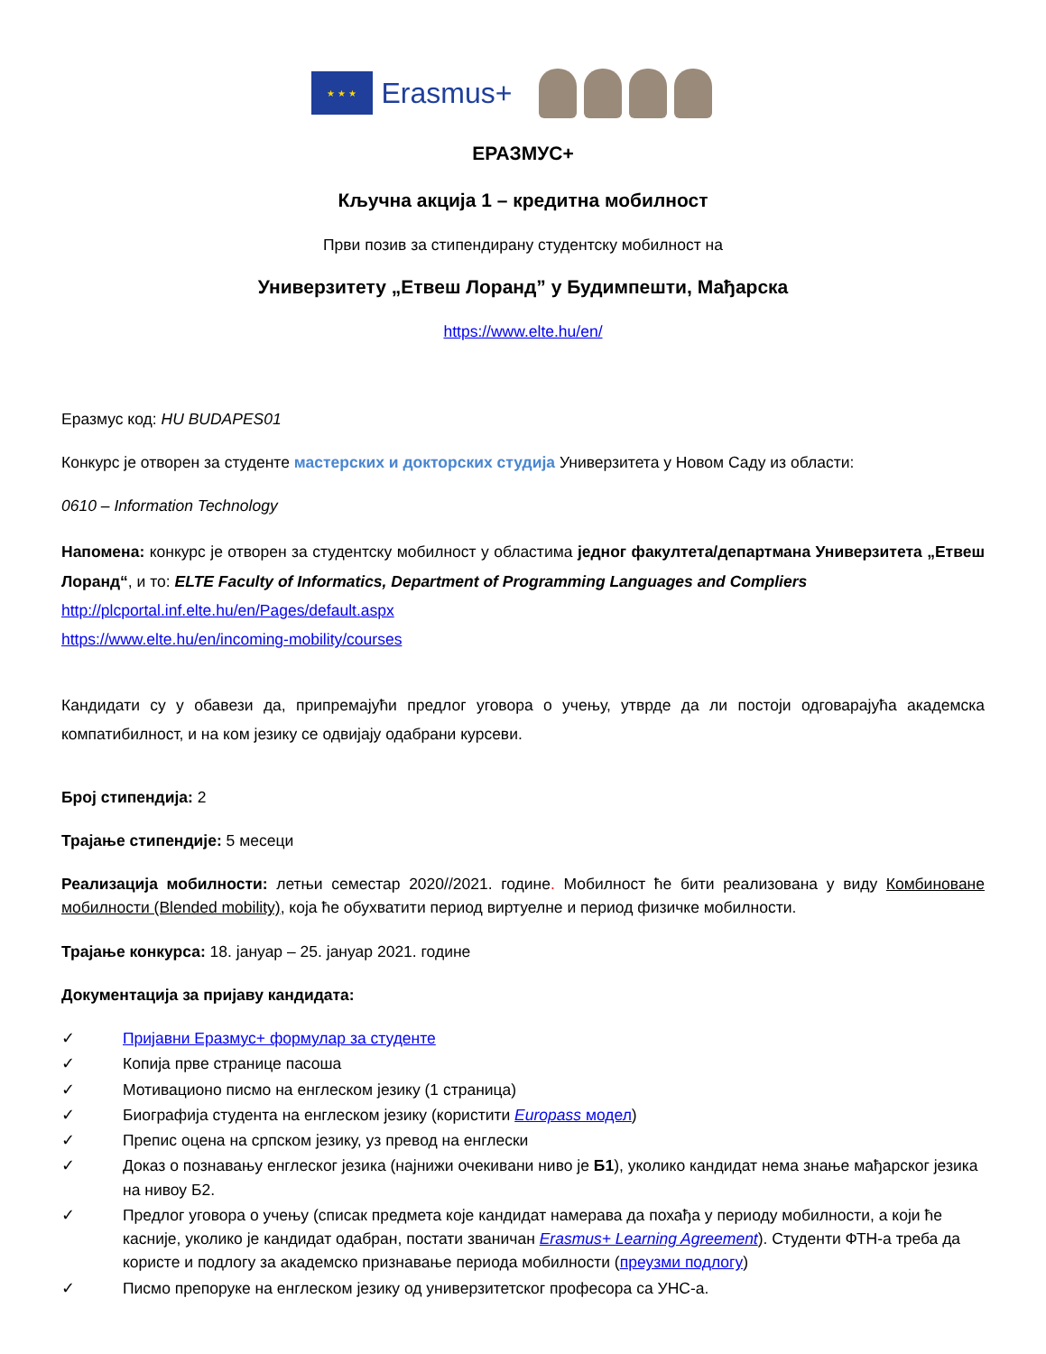★ ★ ★
Erasmus+
ЕРАЗМУС+
Кључна акција 1 – кредитна мобилност
Први позив за стипендирану студентску мобилност на
Универзитету „Етвеш Лоранд” у Будимпешти, Мађарска
https://www.elte.hu/en/
Еразмус код: HU BUDAPES01
Конкурс је отворен за студенте мастерских и докторских студија Универзитета у Новом Саду из области:
0610 – Information Technology
Напомена: конкурс је отворен за студентску мобилност у областима једног факултета/департмана Универзитета „Етвеш Лоранд“, и то: ELTE Faculty of Informatics, Department of Programming Languages and Compliers
http://plcportal.inf.elte.hu/en/Pages/default.aspx
https://www.elte.hu/en/incoming-mobility/courses
Кандидати су у обавези да, припремајући предлог уговора о учењу, утврде да ли постоји одговарајућа академска компатибилност, и на ком језику се одвијају одабрани курсеви.
Број стипендија: 2
Трајање стипендије: 5 месеци
Реализација мобилности: летњи семестар 2020//2021. године. Мобилност ће бити реализована у виду Комбиноване мобилности (Blended mobility), која ће обухватити период виртуелне и период физичке мобилности.
Трајање конкурса: 18. јануар – 25. јануар 2021. године
Документација за пријаву кандидата:
✓ Пријавни Еразмус+ формулар за студенте
✓ Копија прве странице пасоша
✓ Мотивационо писмо на енглеском језику (1 страница)
✓ Биографија студента на енглеском језику (користити Europass модел)
✓ Препис оцена на српском језику, уз превод на енглески
✓ Доказ о познавању енглеског језика (најнижи очекивани ниво је Б1), уколико кандидат нема знање мађарског језика на нивоу Б2.
✓ Предлог уговора о учењу (списак предмета које кандидат намерава да похађа у периоду мобилности, а који ће касније, уколико је кандидат одабран, постати званичан Erasmus+ Learning Agreement). Студенти ФТН-а треба да користе и подлогу за академско признавање периода мобилности (преузми подлогу)
✓ Писмо препоруке на енглеском језику од универзитетског професора са УНС-а.